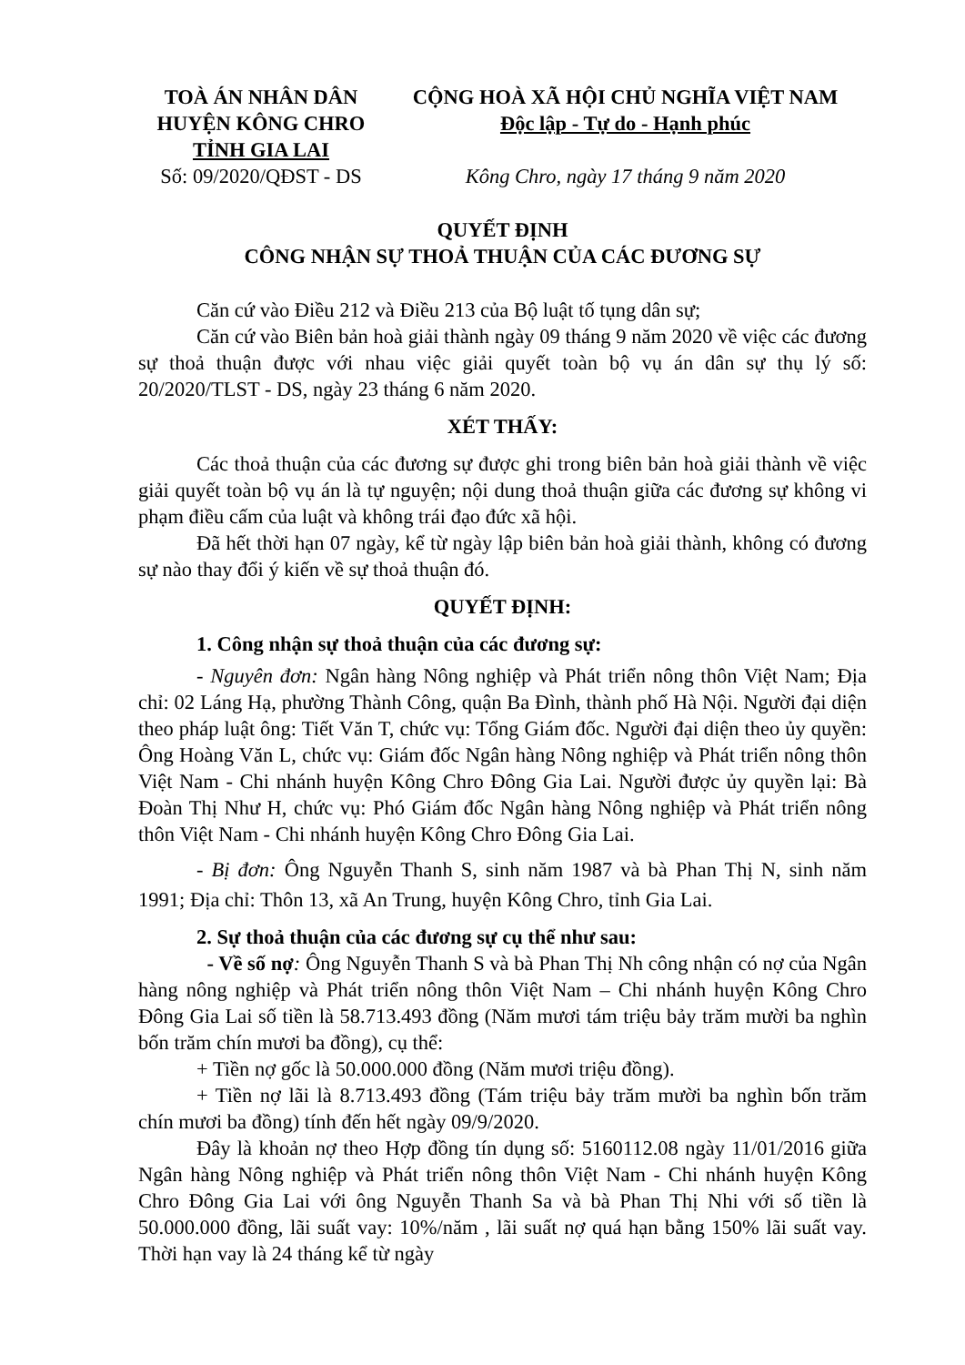TOÀ ÁN NHÂN DÂN
HUYỆN KÔNG CHRO
TỈNH GIA LAI
Số: 09/2020/QĐST - DS
CỘNG HOÀ XÃ HỘI CHỦ NGHĨA VIỆT NAM
Độc lập - Tự do - Hạnh phúc
Kông Chro, ngày 17 tháng 9 năm 2020
QUYẾT ĐỊNH
CÔNG NHẬN SỰ THOẢ THUẬN CỦA CÁC ĐƯƠNG SỰ
Căn cứ vào Điều 212 và Điều 213 của Bộ luật tố tụng dân sự;
Căn cứ vào Biên bản hoà giải thành ngày 09 tháng 9 năm 2020 về việc các đương sự thoả thuận được với nhau việc giải quyết toàn bộ vụ án dân sự thụ lý số: 20/2020/TLST - DS, ngày 23 tháng 6 năm 2020.
XÉT THẤY:
Các thoả thuận của các đương sự được ghi trong biên bản hoà giải thành về việc giải quyết toàn bộ vụ án là tự nguyện; nội dung thoả thuận giữa các đương sự không vi phạm điều cấm của luật và không trái đạo đức xã hội.
Đã hết thời hạn 07 ngày, kể từ ngày lập biên bản hoà giải thành, không có đương sự nào thay đổi ý kiến về sự thoả thuận đó.
QUYẾT ĐỊNH:
1. Công nhận sự thoả thuận của các đương sự:
- Nguyên đơn: Ngân hàng Nông nghiệp và Phát triển nông thôn Việt Nam; Địa chỉ: 02 Láng Hạ, phường Thành Công, quận Ba Đình, thành phố Hà Nội. Người đại diện theo pháp luật ông: Tiết Văn T, chức vụ: Tổng Giám đốc. Người đại diện theo ủy quyền: Ông Hoàng Văn L, chức vụ: Giám đốc Ngân hàng Nông nghiệp và Phát triển nông thôn Việt Nam - Chi nhánh huyện Kông Chro Đông Gia Lai. Người được ủy quyền lại: Bà Đoàn Thị Như H, chức vụ: Phó Giám đốc Ngân hàng Nông nghiệp và Phát triển nông thôn Việt Nam - Chi nhánh huyện Kông Chro Đông Gia Lai.
- Bị đơn: Ông Nguyễn Thanh S, sinh năm 1987 và bà Phan Thị N, sinh năm 1991; Địa chỉ: Thôn 13, xã An Trung, huyện Kông Chro, tỉnh Gia Lai.
2. Sự thoả thuận của các đương sự cụ thể như sau:
- Về số nợ: Ông Nguyễn Thanh S và bà Phan Thị Nh công nhận có nợ của Ngân hàng nông nghiệp và Phát triển nông thôn Việt Nam – Chi nhánh huyện Kông Chro Đông Gia Lai số tiền là 58.713.493 đồng (Năm mươi tám triệu bảy trăm mười ba nghìn bốn trăm chín mươi ba đồng), cụ thể:
+ Tiền nợ gốc là 50.000.000 đồng (Năm mươi triệu đồng).
+ Tiền nợ lãi là 8.713.493 đồng (Tám triệu bảy trăm mười ba nghìn bốn trăm chín mươi ba đồng) tính đến hết ngày 09/9/2020.
Đây là khoản nợ theo Hợp đồng tín dụng số: 5160112.08 ngày 11/01/2016 giữa Ngân hàng Nông nghiệp và Phát triển nông thôn Việt Nam - Chi nhánh huyện Kông Chro Đông Gia Lai với ông Nguyễn Thanh Sa và bà Phan Thị Nhi với số tiền là 50.000.000 đồng, lãi suất vay: 10%/năm , lãi suất nợ quá hạn bằng 150% lãi suất vay. Thời hạn vay là 24 tháng kể từ ngày